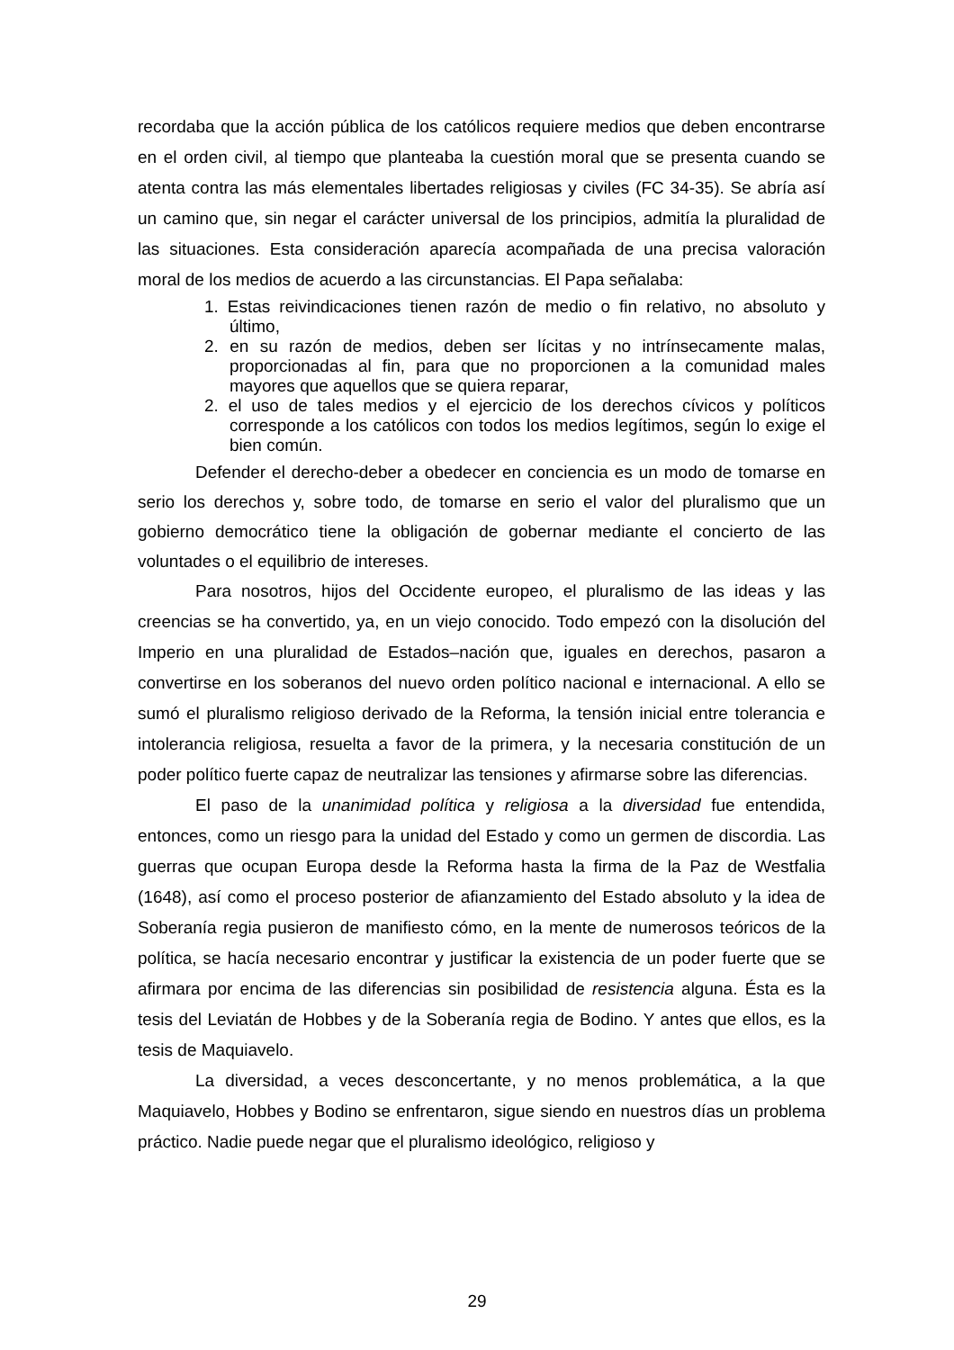recordaba que la acción pública de los católicos requiere medios que deben encontrarse en el orden civil, al tiempo que planteaba la cuestión moral que se presenta cuando se atenta contra las más elementales libertades religiosas y civiles (FC 34-35). Se abría así un camino que, sin negar el carácter universal de los principios, admitía la pluralidad de las situaciones. Esta consideración aparecía acompañada de una precisa valoración moral de los medios de acuerdo a las circunstancias. El Papa señalaba:
1. Estas reivindicaciones tienen razón de medio o fin relativo, no absoluto y último,
2. en su razón de medios, deben ser lícitas y no intrínsecamente malas, proporcionadas al fin, para que no proporcionen a la comunidad males mayores que aquellos que se quiera reparar,
2. el uso de tales medios y el ejercicio de los derechos cívicos y políticos corresponde a los católicos con todos los medios legítimos, según lo exige el bien común.
Defender el derecho-deber a obedecer en conciencia es un modo de tomarse en serio los derechos y, sobre todo, de tomarse en serio el valor del pluralismo que un gobierno democrático tiene la obligación de gobernar mediante el concierto de las voluntades o el equilibrio de intereses.
Para nosotros, hijos del Occidente europeo, el pluralismo de las ideas y las creencias se ha convertido, ya, en un viejo conocido. Todo empezó con la disolución del Imperio en una pluralidad de Estados–nación que, iguales en derechos, pasaron a convertirse en los soberanos del nuevo orden político nacional e internacional. A ello se sumó el pluralismo religioso derivado de la Reforma, la tensión inicial entre tolerancia e intolerancia religiosa, resuelta a favor de la primera, y la necesaria constitución de un poder político fuerte capaz de neutralizar las tensiones y afirmarse sobre las diferencias.
El paso de la unanimidad política y religiosa a la diversidad fue entendida, entonces, como un riesgo para la unidad del Estado y como un germen de discordia. Las guerras que ocupan Europa desde la Reforma hasta la firma de la Paz de Westfalia (1648), así como el proceso posterior de afianzamiento del Estado absoluto y la idea de Soberanía regia pusieron de manifiesto cómo, en la mente de numerosos teóricos de la política, se hacía necesario encontrar y justificar la existencia de un poder fuerte que se afirmara por encima de las diferencias sin posibilidad de resistencia alguna. Ésta es la tesis del Leviatán de Hobbes y de la Soberanía regia de Bodino. Y antes que ellos, es la tesis de Maquiavelo.
La diversidad, a veces desconcertante, y no menos problemática, a la que Maquiavelo, Hobbes y Bodino se enfrentaron, sigue siendo en nuestros días un problema práctico. Nadie puede negar que el pluralismo ideológico, religioso y
29